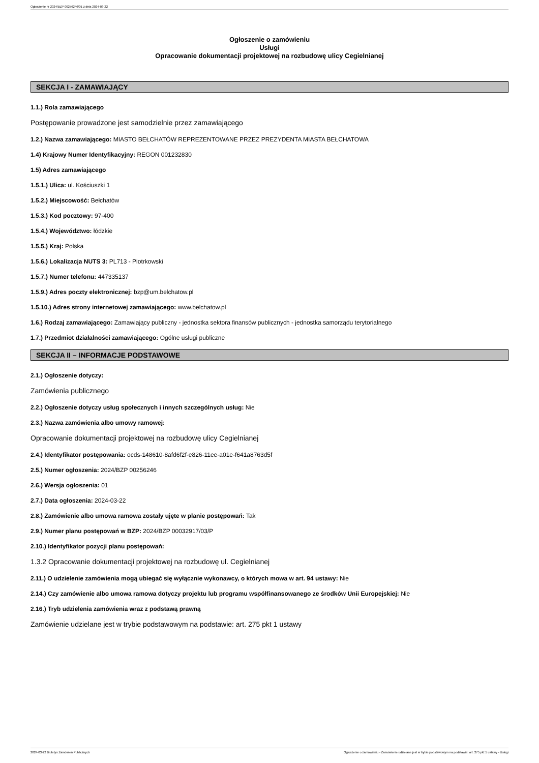Ogłoszenie nr 2024/BZP 00256246/01 z dnia 2024-03-22
Ogłoszenie o zamówieniu
Usługi
Opracowanie dokumentacji projektowej na rozbudowę ulicy Cegielnianej
SEKCJA I - ZAMAWIAJĄCY
1.1.) Rola zamawiającego
Postępowanie prowadzone jest samodzielnie przez zamawiającego
1.2.) Nazwa zamawiającego: MIASTO BEŁCHATÓW REPREZENTOWANE PRZEZ PREZYDENTA MIASTA BEŁCHATOWA
1.4) Krajowy Numer Identyfikacyjny: REGON 001232830
1.5) Adres zamawiającego
1.5.1.) Ulica: ul. Kościuszki 1
1.5.2.) Miejscowość: Bełchatów
1.5.3.) Kod pocztowy: 97-400
1.5.4.) Województwo: łódzkie
1.5.5.) Kraj: Polska
1.5.6.) Lokalizacja NUTS 3: PL713 - Piotrkowski
1.5.7.) Numer telefonu: 447335137
1.5.9.) Adres poczty elektronicznej: bzp@um.belchatow.pl
1.5.10.) Adres strony internetowej zamawiającego: www.belchatow.pl
1.6.) Rodzaj zamawiającego: Zamawiający publiczny - jednostka sektora finansów publicznych - jednostka samorządu terytorialnego
1.7.) Przedmiot działalności zamawiającego: Ogólne usługi publiczne
SEKCJA II – INFORMACJE PODSTAWOWE
2.1.) Ogłoszenie dotyczy:
Zamówienia publicznego
2.2.) Ogłoszenie dotyczy usług społecznych i innych szczególnych usług: Nie
2.3.) Nazwa zamówienia albo umowy ramowej:
Opracowanie dokumentacji projektowej na rozbudowę ulicy Cegielnianej
2.4.) Identyfikator postępowania: ocds-148610-8afd6f2f-e826-11ee-a01e-f641a8763d5f
2.5.) Numer ogłoszenia: 2024/BZP 00256246
2.6.) Wersja ogłoszenia: 01
2.7.) Data ogłoszenia: 2024-03-22
2.8.) Zamówienie albo umowa ramowa zostały ujęte w planie postępowań: Tak
2.9.) Numer planu postępowań w BZP: 2024/BZP 00032917/03/P
2.10.) Identyfikator pozycji planu postępowań:
1.3.2 Opracowanie dokumentacji projektowej na rozbudowę ul. Cegielnianej
2.11.) O udzielenie zamówienia mogą ubiegać się wyłącznie wykonawcy, o których mowa w art. 94 ustawy: Nie
2.14.) Czy zamówienie albo umowa ramowa dotyczy projektu lub programu współfinansowanego ze środków Unii Europejskiej: Nie
2.16.) Tryb udzielenia zamówienia wraz z podstawą prawną
Zamówienie udzielane jest w trybie podstawowym na podstawie: art. 275 pkt 1 ustawy
2024-03-22 Biuletyn Zamówień Publicznych Ogłoszenie o zamówieniu - Zamówienie udzielane jest w trybie podstawowym na podstawie: art. 275 pkt 1 ustawy - Usługi